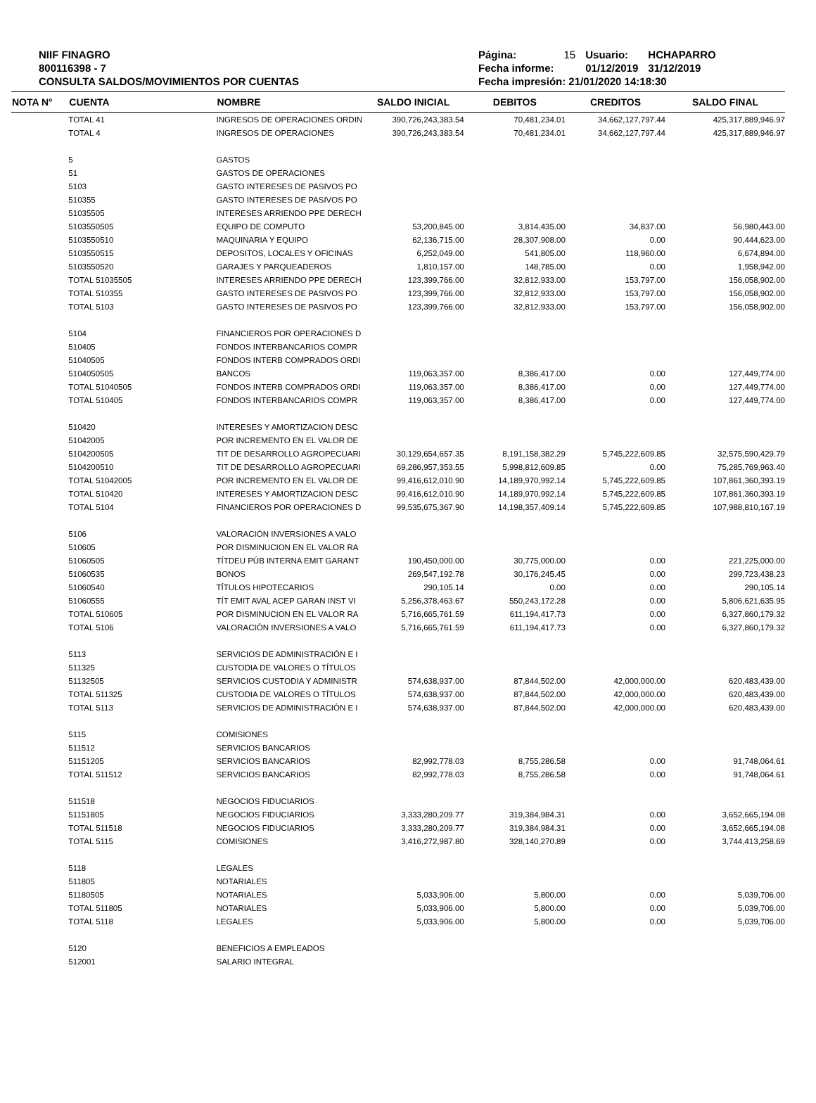NIIF FINAGRO
800116398 - 7
CONSULTA SALDOS/MOVIMIENTOS POR CUENTAS
| Página: | 15 | Usuario: | HCHAPARRO |
| Fecha informe: | | 01/12/2019 | 31/12/2019 |
| Fecha impresión: 21/01/2020 14:18:30 | | | |
| NOTA N° | CUENTA | NOMBRE | SALDO INICIAL | DEBITOS | CREDITOS | SALDO FINAL |
| --- | --- | --- | --- | --- | --- | --- |
| | TOTAL 41 | INGRESOS DE OPERACIONES ORDIN | 390,726,243,383.54 | 70,481,234.01 | 34,662,127,797.44 | 425,317,889,946.97 |
| | TOTAL 4 | INGRESOS DE OPERACIONES | 390,726,243,383.54 | 70,481,234.01 | 34,662,127,797.44 | 425,317,889,946.97 |
| | 5 | GASTOS | | | | |
| | 51 | GASTOS DE OPERACIONES | | | | |
| | 5103 | GASTO INTERESES DE PASIVOS PO | | | | |
| | 510355 | GASTO INTERESES DE PASIVOS PO | | | | |
| | 51035505 | INTERESES ARRIENDO PPE DERECH | | | | |
| | 5103550505 | EQUIPO DE COMPUTO | 53,200,845.00 | 3,814,435.00 | 34,837.00 | 56,980,443.00 |
| | 5103550510 | MAQUINARIA Y EQUIPO | 62,136,715.00 | 28,307,908.00 | 0.00 | 90,444,623.00 |
| | 5103550515 | DEPOSITOS, LOCALES Y OFICINAS | 6,252,049.00 | 541,805.00 | 118,960.00 | 6,674,894.00 |
| | 5103550520 | GARAJES Y PARQUEADEROS | 1,810,157.00 | 148,785.00 | 0.00 | 1,958,942.00 |
| | TOTAL 51035505 | INTERESES ARRIENDO PPE DERECH | 123,399,766.00 | 32,812,933.00 | 153,797.00 | 156,058,902.00 |
| | TOTAL 510355 | GASTO INTERESES DE PASIVOS PO | 123,399,766.00 | 32,812,933.00 | 153,797.00 | 156,058,902.00 |
| | TOTAL 5103 | GASTO INTERESES DE PASIVOS PO | 123,399,766.00 | 32,812,933.00 | 153,797.00 | 156,058,902.00 |
| | 5104 | FINANCIEROS POR OPERACIONES D | | | | |
| | 510405 | FONDOS INTERBANCARIOS COMPR | | | | |
| | 51040505 | FONDOS INTERB COMPRADOS ORDI | | | | |
| | 5104050505 | BANCOS | 119,063,357.00 | 8,386,417.00 | 0.00 | 127,449,774.00 |
| | TOTAL 51040505 | FONDOS INTERB COMPRADOS ORDI | 119,063,357.00 | 8,386,417.00 | 0.00 | 127,449,774.00 |
| | TOTAL 510405 | FONDOS INTERBANCARIOS COMPR | 119,063,357.00 | 8,386,417.00 | 0.00 | 127,449,774.00 |
| | 510420 | INTERESES Y AMORTIZACION DESC | | | | |
| | 51042005 | POR INCREMENTO EN EL VALOR DE | | | | |
| | 5104200505 | TIT DE DESARROLLO AGROPECUARI | 30,129,654,657.35 | 8,191,158,382.29 | 5,745,222,609.85 | 32,575,590,429.79 |
| | 5104200510 | TIT DE DESARROLLO AGROPECUARI | 69,286,957,353.55 | 5,998,812,609.85 | 0.00 | 75,285,769,963.40 |
| | TOTAL 51042005 | POR INCREMENTO EN EL VALOR DE | 99,416,612,010.90 | 14,189,970,992.14 | 5,745,222,609.85 | 107,861,360,393.19 |
| | TOTAL 510420 | INTERESES Y AMORTIZACION DESC | 99,416,612,010.90 | 14,189,970,992.14 | 5,745,222,609.85 | 107,861,360,393.19 |
| | TOTAL 5104 | FINANCIEROS POR OPERACIONES D | 99,535,675,367.90 | 14,198,357,409.14 | 5,745,222,609.85 | 107,988,810,167.19 |
| | 5106 | VALORACIÓN INVERSIONES A VALO | | | | |
| | 510605 | POR DISMINUCION EN EL VALOR RA | | | | |
| | 51060505 | TÍTDEU PÚB INTERNA EMIT GARANT | 190,450,000.00 | 30,775,000.00 | 0.00 | 221,225,000.00 |
| | 51060535 | BONOS | 269,547,192.78 | 30,176,245.45 | 0.00 | 299,723,438.23 |
| | 51060540 | TÍTULOS HIPOTECARIOS | 290,105.14 | 0.00 | 0.00 | 290,105.14 |
| | 51060555 | TÍT EMIT AVAL ACEP GARAN INST VI | 5,256,378,463.67 | 550,243,172.28 | 0.00 | 5,806,621,635.95 |
| | TOTAL 510605 | POR DISMINUCION EN EL VALOR RA | 5,716,665,761.59 | 611,194,417.73 | 0.00 | 6,327,860,179.32 |
| | TOTAL 5106 | VALORACIÓN INVERSIONES A VALO | 5,716,665,761.59 | 611,194,417.73 | 0.00 | 6,327,860,179.32 |
| | 5113 | SERVICIOS DE ADMINISTRACIÓN E I | | | | |
| | 511325 | CUSTODIA DE VALORES O TÍTULOS | | | | |
| | 51132505 | SERVICIOS CUSTODIA Y ADMINISTR | 574,638,937.00 | 87,844,502.00 | 42,000,000.00 | 620,483,439.00 |
| | TOTAL 511325 | CUSTODIA DE VALORES O TÍTULOS | 574,638,937.00 | 87,844,502.00 | 42,000,000.00 | 620,483,439.00 |
| | TOTAL 5113 | SERVICIOS DE ADMINISTRACIÓN E I | 574,638,937.00 | 87,844,502.00 | 42,000,000.00 | 620,483,439.00 |
| | 5115 | COMISIONES | | | | |
| | 511512 | SERVICIOS BANCARIOS | | | | |
| | 51151205 | SERVICIOS BANCARIOS | 82,992,778.03 | 8,755,286.58 | 0.00 | 91,748,064.61 |
| | TOTAL 511512 | SERVICIOS BANCARIOS | 82,992,778.03 | 8,755,286.58 | 0.00 | 91,748,064.61 |
| | 511518 | NEGOCIOS FIDUCIARIOS | | | | |
| | 51151805 | NEGOCIOS FIDUCIARIOS | 3,333,280,209.77 | 319,384,984.31 | 0.00 | 3,652,665,194.08 |
| | TOTAL 511518 | NEGOCIOS FIDUCIARIOS | 3,333,280,209.77 | 319,384,984.31 | 0.00 | 3,652,665,194.08 |
| | TOTAL 5115 | COMISIONES | 3,416,272,987.80 | 328,140,270.89 | 0.00 | 3,744,413,258.69 |
| | 5118 | LEGALES | | | | |
| | 511805 | NOTARIALES | | | | |
| | 51180505 | NOTARIALES | 5,033,906.00 | 5,800.00 | 0.00 | 5,039,706.00 |
| | TOTAL 511805 | NOTARIALES | 5,033,906.00 | 5,800.00 | 0.00 | 5,039,706.00 |
| | TOTAL 5118 | LEGALES | 5,033,906.00 | 5,800.00 | 0.00 | 5,039,706.00 |
| | 5120 | BENEFICIOS A EMPLEADOS | | | | |
| | 512001 | SALARIO INTEGRAL | | | | |